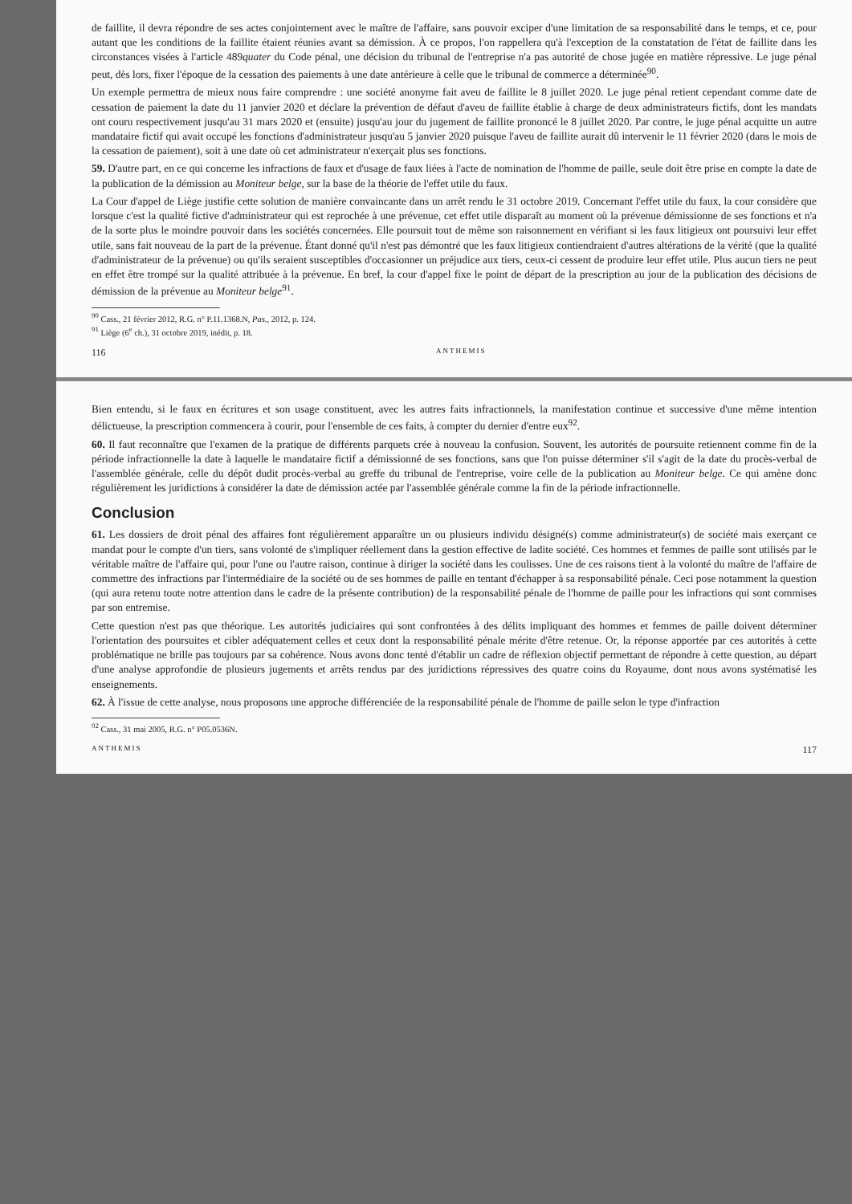de faillite, il devra répondre de ses actes conjointement avec le maître de l'affaire, sans pouvoir exciper d'une limitation de sa responsabilité dans le temps, et ce, pour autant que les conditions de la faillite étaient réunies avant sa démission. À ce propos, l'on rappellera qu'à l'exception de la constatation de l'état de faillite dans les circonstances visées à l'article 489quater du Code pénal, une décision du tribunal de l'entreprise n'a pas autorité de chose jugée en matière répressive. Le juge pénal peut, dès lors, fixer l'époque de la cessation des paiements à une date antérieure à celle que le tribunal de commerce a déterminée<sup>90</sup>.
Un exemple permettra de mieux nous faire comprendre : une société anonyme fait aveu de faillite le 8 juillet 2020. Le juge pénal retient cependant comme date de cessation de paiement la date du 11 janvier 2020 et déclare la prévention de défaut d'aveu de faillite établie à charge de deux administrateurs fictifs, dont les mandats ont couru respectivement jusqu'au 31 mars 2020 et (ensuite) jusqu'au jour du jugement de faillite prononcé le 8 juillet 2020. Par contre, le juge pénal acquitte un autre mandataire fictif qui avait occupé les fonctions d'administrateur jusqu'au 5 janvier 2020 puisque l'aveu de faillite aurait dû intervenir le 11 février 2020 (dans le mois de la cessation de paiement), soit à une date où cet administrateur n'exerçait plus ses fonctions.
59. D'autre part, en ce qui concerne les infractions de faux et d'usage de faux liées à l'acte de nomination de l'homme de paille, seule doit être prise en compte la date de la publication de la démission au Moniteur belge, sur la base de la théorie de l'effet utile du faux.
La Cour d'appel de Liège justifie cette solution de manière convaincante dans un arrêt rendu le 31 octobre 2019. Concernant l'effet utile du faux, la cour considère que lorsque c'est la qualité fictive d'administrateur qui est reprochée à une prévenue, cet effet utile disparaît au moment où la prévenue démissionne de ses fonctions et n'a de la sorte plus le moindre pouvoir dans les sociétés concernées. Elle poursuit tout de même son raisonnement en vérifiant si les faux litigieux ont poursuivi leur effet utile, sans fait nouveau de la part de la prévenue. Étant donné qu'il n'est pas démontré que les faux litigieux contiendraient d'autres altérations de la vérité (que la qualité d'administrateur de la prévenue) ou qu'ils seraient susceptibles d'occasionner un préjudice aux tiers, ceux-ci cessent de produire leur effet utile. Plus aucun tiers ne peut en effet être trompé sur la qualité attribuée à la prévenue. En bref, la cour d'appel fixe le point de départ de la prescription au jour de la publication des décisions de démission de la prévenue au Moniteur belge<sup>91</sup>.
<sup>90</sup> Cass., 21 février 2012, R.G. n° P.11.1368.N, Pas., 2012, p. 124.
<sup>91</sup> Liège (6<sup>e</sup> ch.), 31 octobre 2019, inédit, p. 18.
116 ANTHEMIS
Bien entendu, si le faux en écritures et son usage constituent, avec les autres faits infractionnels, la manifestation continue et successive d'une même intention délictueuse, la prescription commencera à courir, pour l'ensemble de ces faits, à compter du dernier d'entre eux<sup>92</sup>.
60. Il faut reconnaître que l'examen de la pratique de différents parquets crée à nouveau la confusion. Souvent, les autorités de poursuite retiennent comme fin de la période infractionnelle la date à laquelle le mandataire fictif a démissionné de ses fonctions, sans que l'on puisse déterminer s'il s'agit de la date du procès-verbal de l'assemblée générale, celle du dépôt dudit procès-verbal au greffe du tribunal de l'entreprise, voire celle de la publication au Moniteur belge. Ce qui amène donc régulièrement les juridictions à considérer la date de démission actée par l'assemblée générale comme la fin de la période infractionnelle.
Conclusion
61. Les dossiers de droit pénal des affaires font régulièrement apparaître un ou plusieurs individu désigné(s) comme administrateur(s) de société mais exerçant ce mandat pour le compte d'un tiers, sans volonté de s'impliquer réellement dans la gestion effective de ladite société. Ces hommes et femmes de paille sont utilisés par le véritable maître de l'affaire qui, pour l'une ou l'autre raison, continue à diriger la société dans les coulisses. Une de ces raisons tient à la volonté du maître de l'affaire de commettre des infractions par l'intermédiaire de la société ou de ses hommes de paille en tentant d'échapper à sa responsabilité pénale. Ceci pose notamment la question (qui aura retenu toute notre attention dans le cadre de la présente contribution) de la responsabilité pénale de l'homme de paille pour les infractions qui sont commises par son entremise.
Cette question n'est pas que théorique. Les autorités judiciaires qui sont confrontées à des délits impliquant des hommes et femmes de paille doivent déterminer l'orientation des poursuites et cibler adéquatement celles et ceux dont la responsabilité pénale mérite d'être retenue. Or, la réponse apportée par ces autorités à cette problématique ne brille pas toujours par sa cohérence. Nous avons donc tenté d'établir un cadre de réflexion objectif permettant de répondre à cette question, au départ d'une analyse approfondie de plusieurs jugements et arrêts rendus par des juridictions répressives des quatre coins du Royaume, dont nous avons systématisé les enseignements.
62. À l'issue de cette analyse, nous proposons une approche différenciée de la responsabilité pénale de l'homme de paille selon le type d'infraction
<sup>92</sup> Cass., 31 mai 2005, R.G. n° P05.0536N.
ANTHEMIS 117